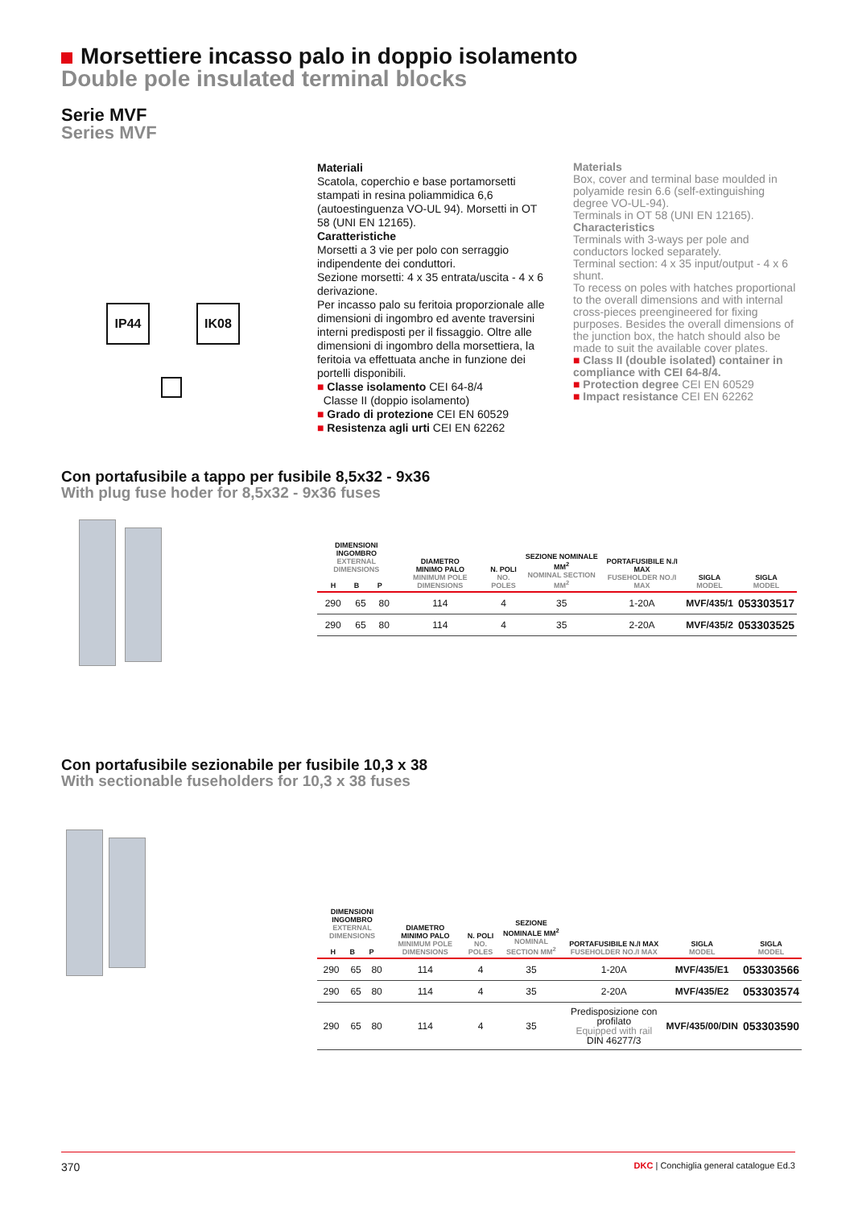Morsettiere incasso palo in doppio isolamento
Double pole insulated terminal blocks
Serie MVF
Series MVF
IP44 IK08
Materiali
Scatola, coperchio e base portamorsetti stampati in resina poliammidica 6,6 (autoestinguenza VO-UL 94). Morsetti in OT 58 (UNI EN 12165).
Caratteristiche
Morsetti a 3 vie per polo con serraggio indipendente dei conduttori.
Sezione morsetti: 4 x 35 entrata/uscita - 4 x 6 derivazione.
Per incasso palo su feritoia proporzionale alle dimensioni di ingombro ed avente traversini interni predisposti per il fissaggio. Oltre alle dimensioni di ingombro della morsettiera, la feritoia va effettuata anche in funzione dei portelli disponibili.
■ Classe isolamento CEI 64-8/4
Classe II (doppio isolamento)
■ Grado di protezione CEI EN 60529
■ Resistenza agli urti CEI EN 62262
Materials
Box, cover and terminal base moulded in polyamide resin 6.6 (self-extinguishing degree VO-UL-94).
Terminals in OT 58 (UNI EN 12165).
Characteristics
Terminals with 3-ways per pole and conductors locked separately.
Terminal section: 4 x 35 input/output - 4 x 6 shunt.
To recess on poles with hatches proportional to the overall dimensions and with internal cross-pieces preengineered for fixing purposes. Besides the overall dimensions of the junction box, the hatch should also be made to suit the available cover plates.
■ Class II (double isolated) container in compliance with CEI 64-8/4.
■ Protection degree CEI EN 60529
■ Impact resistance CEI EN 62262
Con portafusibile a tappo per fusibile 8,5x32 - 9x36
With plug fuse hoder for 8,5x32 - 9x36 fuses
| DIMENSIONI INGOMBRO EXTERNAL DIMENSIONS H B P | | | DIAMETRO MINIMO PALO MINIMUM POLE DIMENSIONS | N. POLI NO. POLES | SEZIONE NOMINALE MM<sup>2</sup> NOMINAL SECTION MM<sup>2</sup> | PORTAFUSIBILE N./I MAX FUSEHOLDER NO./I MAX | SIGLA MODEL | SIGLA MODEL |
| --- | --- | --- | --- | --- | --- | --- | --- | --- |
| 290 | 65 | 80 | 114 | 4 | 35 | 1-20A | MVF/435/1 | 053303517 |
| 290 | 65 | 80 | 114 | 4 | 35 | 2-20A | MVF/435/2 | 053303525 |
Con portafusibile sezionabile per fusibile 10,3 x 38
With sectionable fuseholders for 10,3 x 38 fuses
| DIMENSIONI INGOMBRO EXTERNAL DIMENSIONS H B P | | | DIAMETRO MINIMO PALO MINIMUM POLE DIMENSIONS | N. POLI NO. POLES | SEZIONE NOMINALE MM<sup>2</sup> NOMINAL SECTION MM<sup>2</sup> | PORTAFUSIBILE N./I MAX FUSEHOLDER NO./I MAX | SIGLA MODEL | SIGLA MODEL |
| --- | --- | --- | --- | --- | --- | --- | --- | --- |
| 290 | 65 | 80 | 114 | 4 | 35 | 1-20A | MVF/435/E1 | 053303566 |
| 290 | 65 | 80 | 114 | 4 | 35 | 2-20A | MVF/435/E2 | 053303574 |
| 290 | 65 | 80 | 114 | 4 | 35 | Predisposizione con profilato Equipped with rail DIN 46277/3 | MVF/435/00/DIN | 053303590 |
370 DKC | Conchiglia general catalogue Ed.3